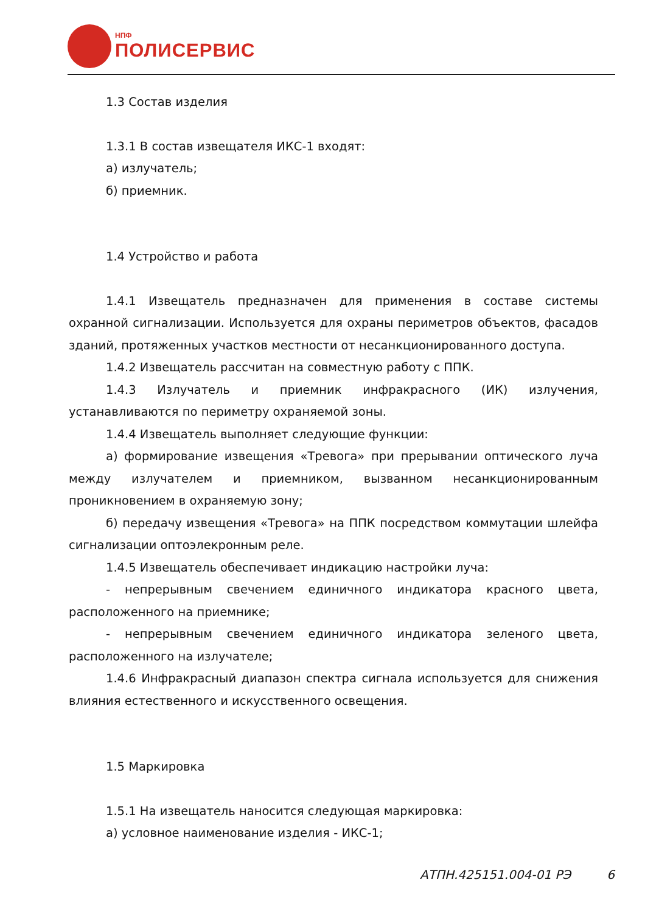НПФ
ПОЛИСЕРВИС
1.3 Состав изделия
1.3.1 В состав извещателя ИКС-1 входят:
а) излучатель;
б) приемник.
1.4 Устройство и работа
1.4.1 Извещатель предназначен для применения в составе системы охранной сигнализации. Используется для охраны периметров объектов, фасадов зданий, протяженных участков местности от несанкционированного доступа.
1.4.2 Извещатель рассчитан на совместную работу с ППК.
1.4.3 Излучатель и приемник инфракрасного (ИК) излучения, устанавливаются по периметру охраняемой зоны.
1.4.4 Извещатель выполняет следующие функции:
а) формирование извещения «Тревога» при прерывании оптического луча между излучателем и приемником, вызванном несанкционированным проникновением в охраняемую зону;
б) передачу извещения «Тревога» на ППК посредством коммутации шлейфа сигнализации оптоэлекронным реле.
1.4.5 Извещатель обеспечивает индикацию настройки луча:
- непрерывным свечением единичного индикатора красного цвета, расположенного на приемнике;
- непрерывным свечением единичного индикатора зеленого цвета, расположенного на излучателе;
1.4.6 Инфракрасный диапазон спектра сигнала используется для снижения влияния естественного и искусственного освещения.
1.5 Маркировка
1.5.1 На извещатель наносится следующая маркировка:
а) условное наименование изделия - ИКС-1;
АТПН.425151.004-01 РЭ 6